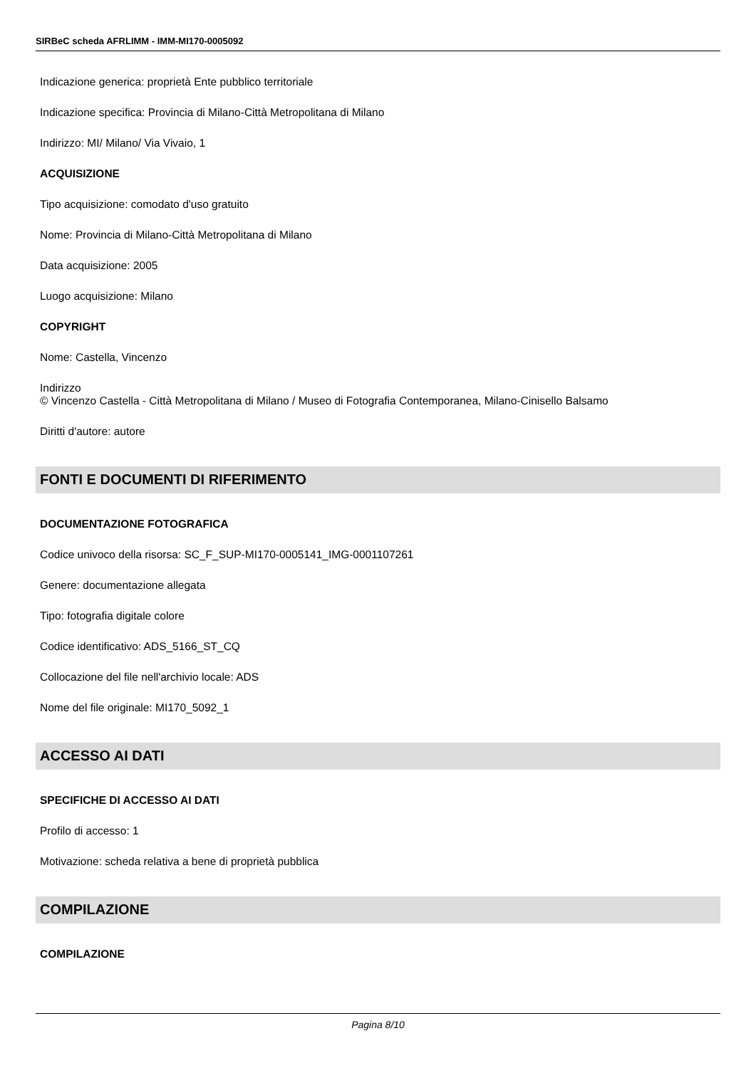SIRBeC scheda AFRLIMM - IMM-MI170-0005092
Indicazione generica: proprietà Ente pubblico territoriale
Indicazione specifica: Provincia di Milano-Città Metropolitana di Milano
Indirizzo: MI/ Milano/ Via Vivaio, 1
ACQUISIZIONE
Tipo acquisizione: comodato d'uso gratuito
Nome: Provincia di Milano-Città Metropolitana di Milano
Data acquisizione: 2005
Luogo acquisizione: Milano
COPYRIGHT
Nome: Castella, Vincenzo
Indirizzo
© Vincenzo Castella - Città Metropolitana di Milano / Museo di Fotografia Contemporanea, Milano-Cinisello Balsamo
Diritti d'autore: autore
FONTI E DOCUMENTI DI RIFERIMENTO
DOCUMENTAZIONE FOTOGRAFICA
Codice univoco della risorsa: SC_F_SUP-MI170-0005141_IMG-0001107261
Genere: documentazione allegata
Tipo: fotografia digitale colore
Codice identificativo: ADS_5166_ST_CQ
Collocazione del file nell'archivio locale: ADS
Nome del file originale: MI170_5092_1
ACCESSO AI DATI
SPECIFICHE DI ACCESSO AI DATI
Profilo di accesso: 1
Motivazione: scheda relativa a bene di proprietà pubblica
COMPILAZIONE
COMPILAZIONE
Pagina 8/10